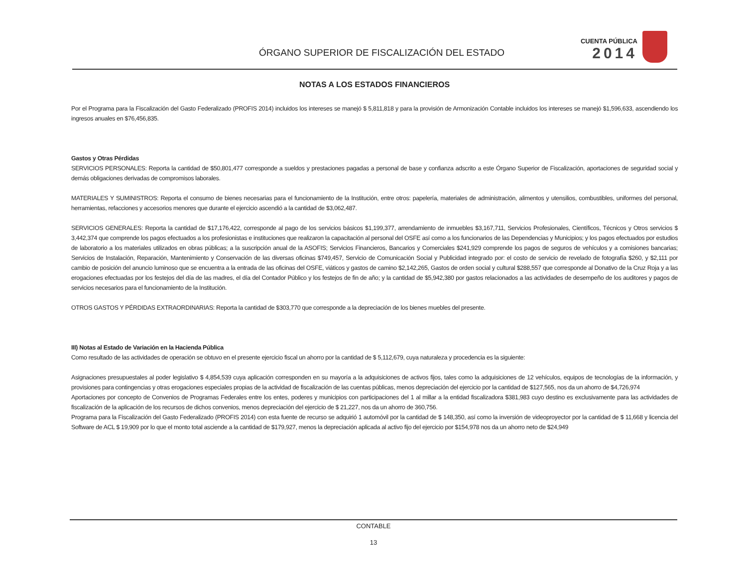ÓRGANO SUPERIOR DE FISCALIZACIÓN DEL ESTADO
CUENTA PÚBLICA
2014
NOTAS A LOS ESTADOS FINANCIEROS
Por el Programa para la Fiscalización del Gasto Federalizado (PROFIS 2014) incluidos los intereses se manejó $ 5,811,818 y para la provisión de Armonización Contable incluidos los intereses se manejó $1,596,633, ascendiendo los ingresos anuales en $76,456,835.
Gastos y Otras Pérdidas
SERVICIOS PERSONALES: Reporta la cantidad de $50,801,477 corresponde a sueldos y prestaciones pagadas a personal de base y confianza adscrito a este Órgano Superior de Fiscalización, aportaciones de seguridad social y demás obligaciones derivadas de compromisos laborales.
MATERIALES Y SUMINISTROS: Reporta el consumo de bienes necesarias para el funcionamiento de la Institución, entre otros: papelería, materiales de administración, alimentos y utensilios, combustibles, uniformes del personal, herramientas, refacciones y accesorios menores que durante el ejercicio ascendió a la cantidad de $3,062,487.
SERVICIOS GENERALES: Reporta la cantidad de $17,176,422, corresponde al pago de los servicios básicos $1,199,377, arrendamiento de inmuebles $3,167,711, Servicios Profesionales, Científicos, Técnicos y Otros servicios $ 3,442,374 que comprende los pagos efectuados a los profesionistas e instituciones que realizaron la capacitación al personal del OSFE así como a los funcionarios de las Dependencias y Municipios; y los pagos efectuados por estudios de laboratorio a los materiales utilizados en obras públicas; a la suscripción anual de la ASOFIS; Servicios Financieros, Bancarios y Comerciales $241,929 comprende los pagos de seguros de vehículos y a comisiones bancarias; Servicios de Instalación, Reparación, Mantenimiento y Conservación de las diversas oficinas $749,457, Servicio de Comunicación Social y Publicidad integrado por: el costo de servicio de revelado de fotografía $260, y $2,111 por cambio de posición del anuncio luminoso que se encuentra a la entrada de las oficinas del OSFE, viáticos y gastos de camino $2,142,265, Gastos de orden social y cultural $288,557 que corresponde al Donativo de la Cruz Roja y a las erogaciones efectuadas por los festejos del día de las madres, el día del Contador Público y los festejos de fin de año; y la cantidad de $5,942,380 por gastos relacionados a las actividades de desempeño de los auditores y pagos de servicios necesarios para el funcionamiento de la Institución.
OTROS GASTOS Y PÉRDIDAS EXTRAORDINARIAS: Reporta la cantidad de $303,770 que corresponde a la depreciación de los bienes muebles del presente.
III) Notas al Estado de Variación en la Hacienda Pública
Como resultado de las actividades de operación se obtuvo en el presente ejercicio fiscal un ahorro por la cantidad de $ 5,112,679, cuya naturaleza y procedencia es la siguiente:
Asignaciones presupuestales al poder legislativo $ 4,854,539 cuya aplicación corresponden en su mayoría a la adquisiciones de activos fijos, tales como la adquisiciones de 12 vehículos, equipos de tecnologías de la información, y provisiones para contingencias y otras erogaciones especiales propias de la actividad de fiscalización de las cuentas públicas, menos depreciación del ejercicio por la cantidad de $127,565, nos da un ahorro de $4,726,974
Aportaciones por concepto de Convenios de Programas Federales entre los entes, poderes y municipios con participaciones del 1 al millar a la entidad fiscalizadora $381,983 cuyo destino es exclusivamente para las actividades de fiscalización de la aplicación de los recursos de dichos convenios, menos depreciación del ejercicio de $ 21,227, nos da un ahorro de 360,756.
Programa para la Fiscalización del Gasto Federalizado (PROFIS 2014) con esta fuente de recurso se adquirió 1 automóvil por la cantidad de $ 148,350, así como la inversión de videoproyector por la cantidad de $ 11,668 y licencia del Software de ACL $ 19,909 por lo que el monto total asciende a la cantidad de $179,927, menos la depreciación aplicada al activo fijo del ejercicio por $154,978 nos da un ahorro neto de $24,949
CONTABLE
13